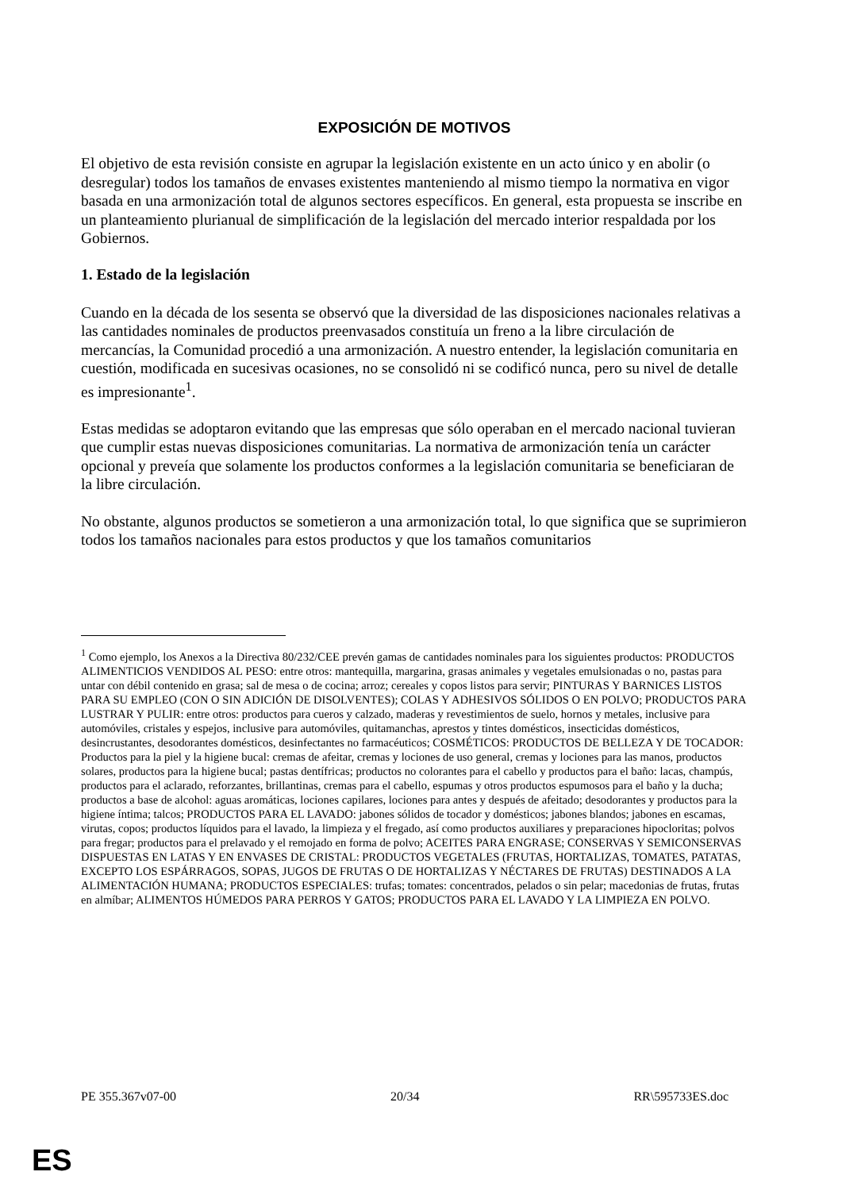EXPOSICIÓN DE MOTIVOS
El objetivo de esta revisión consiste en agrupar la legislación existente en un acto único y en abolir (o desregular) todos los tamaños de envases existentes manteniendo al mismo tiempo la normativa en vigor basada en una armonización total de algunos sectores específicos. En general, esta propuesta se inscribe en un planteamiento plurianual de simplificación de la legislación del mercado interior respaldada por los Gobiernos.
1. Estado de la legislación
Cuando en la década de los sesenta se observó que la diversidad de las disposiciones nacionales relativas a las cantidades nominales de productos preenvasados constituía un freno a la libre circulación de mercancías, la Comunidad procedió a una armonización. A nuestro entender, la legislación comunitaria en cuestión, modificada en sucesivas ocasiones, no se consolidó ni se codificó nunca, pero su nivel de detalle es impresionante<sup>1</sup>.
Estas medidas se adoptaron evitando que las empresas que sólo operaban en el mercado nacional tuvieran que cumplir estas nuevas disposiciones comunitarias. La normativa de armonización tenía un carácter opcional y preveía que solamente los productos conformes a la legislación comunitaria se beneficiaran de la libre circulación.
No obstante, algunos productos se sometieron a una armonización total, lo que significa que se suprimieron todos los tamaños nacionales para estos productos y que los tamaños comunitarios
<sup>1</sup> Como ejemplo, los Anexos a la Directiva 80/232/CEE prevén gamas de cantidades nominales para los siguientes productos: PRODUCTOS ALIMENTICIOS VENDIDOS AL PESO: entre otros: mantequilla, margarina, grasas animales y vegetales emulsionadas o no, pastas para untar con débil contenido en grasa; sal de mesa o de cocina; arroz; cereales y copos listos para servir; PINTURAS Y BARNICES LISTOS PARA SU EMPLEO (CON O SIN ADICIÓN DE DISOLVENTES); COLAS Y ADHESIVOS SÓLIDOS O EN POLVO; PRODUCTOS PARA LUSTRAR Y PULIR: entre otros: productos para cueros y calzado, maderas y revestimientos de suelo, hornos y metales, inclusive para automóviles, cristales y espejos, inclusive para automóviles, quitamanchas, aprestos y tintes domésticos, insecticidas domésticos, desincrustantes, desodorantes domésticos, desinfectantes no farmacéuticos; COSMÉTICOS: PRODUCTOS DE BELLEZA Y DE TOCADOR: Productos para la piel y la higiene bucal: cremas de afeitar, cremas y lociones de uso general, cremas y lociones para las manos, productos solares, productos para la higiene bucal; pastas dentífricas; productos no colorantes para el cabello y productos para el baño: lacas, champús, productos para el aclarado, reforzantes, brillantinas, cremas para el cabello, espumas y otros productos espumosos para el baño y la ducha; productos a base de alcohol: aguas aromáticas, lociones capilares, lociones para antes y después de afeitado; desodorantes y productos para la higiene íntima; talcos; PRODUCTOS PARA EL LAVADO: jabones sólidos de tocador y domésticos; jabones blandos; jabones en escamas, virutas, copos; productos líquidos para el lavado, la limpieza y el fregado, así como productos auxiliares y preparaciones hipocloritas; polvos para fregar; productos para el prelavado y el remojado en forma de polvo; ACEITES PARA ENGRASE; CONSERVAS Y SEMICONSERVAS DISPUESTAS EN LATAS Y EN ENVASES DE CRISTAL: PRODUCTOS VEGETALES (FRUTAS, HORTALIZAS, TOMATES, PATATAS, EXCEPTO LOS ESPÁRRAGOS, SOPAS, JUGOS DE FRUTAS O DE HORTALIZAS Y NÉCTARES DE FRUTAS) DESTINADOS A LA ALIMENTACIÓN HUMANA; PRODUCTOS ESPECIALES: trufas; tomates: concentrados, pelados o sin pelar; macedonias de frutas, frutas en almíbar; ALIMENTOS HÚMEDOS PARA PERROS Y GATOS; PRODUCTOS PARA EL LAVADO Y LA LIMPIEZA EN POLVO.
PE 355.367v07-00 20/34 RR\595733ES.doc
ES